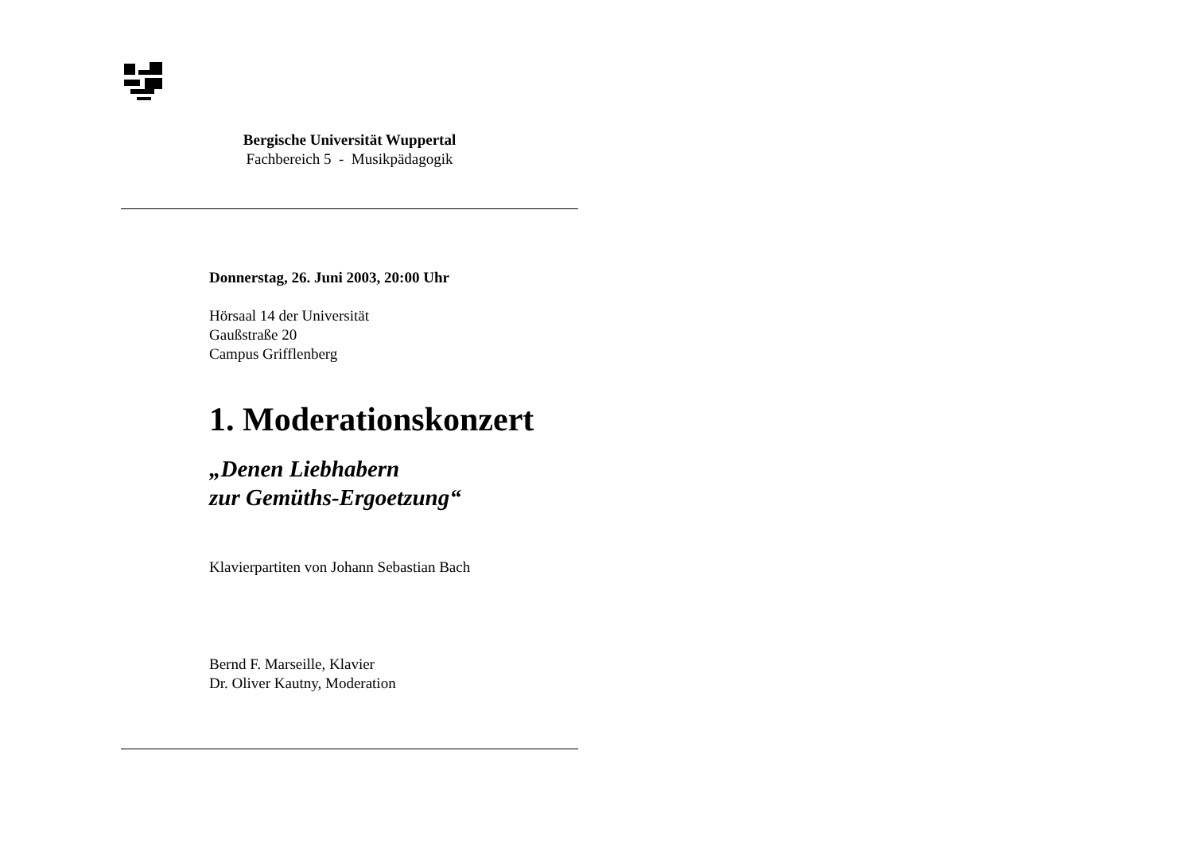Bergische Universität Wuppertal
Fachbereich 5 - Musikpädagogik
Donnerstag, 26. Juni 2003, 20:00 Uhr
Hörsaal 14 der Universität
Gaußstraße 20
Campus Grifflenberg
1. Moderationskonzert
„Denen Liebhabern
zur Gemüths-Ergoetzung“
Klavierpartiten von Johann Sebastian Bach
Bernd F. Marseille, Klavier
Dr. Oliver Kautny, Moderation